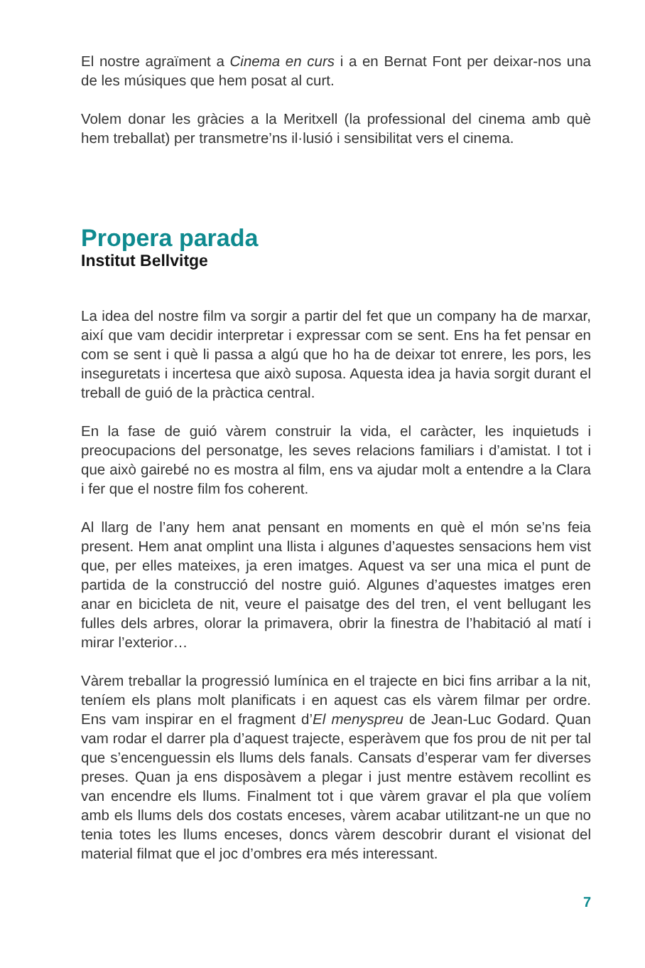El nostre agraïment a Cinema en curs i a en Bernat Font per deixar-nos una de les músiques que hem posat al curt.
Volem donar les gràcies a la Meritxell (la professional del cinema amb què hem treballat) per transmetre’ns il·lusió i sensibilitat vers el cinema.
Propera parada
Institut Bellvitge
La idea del nostre film va sorgir a partir del fet que un company ha de marxar, així que vam decidir interpretar i expressar com se sent. Ens ha fet pensar en com se sent i què li passa a algú que ho ha de deixar tot enrere, les pors, les inseguretats i incertesa que això suposa. Aquesta idea ja havia sorgit durant el treball de guió de la pràctica central.
En la fase de guió vàrem construir la vida, el caràcter, les inquietuds i preocupacions del personatge, les seves relacions familiars i d’amistat. I tot i que això gairebé no es mostra al film, ens va ajudar molt a entendre a la Clara i fer que el nostre film fos coherent.
Al llarg de l’any hem anat pensant en moments en què el món se’ns feia present. Hem anat omplint una llista i algunes d’aquestes sensacions hem vist que, per elles mateixes, ja eren imatges. Aquest va ser una mica el punt de partida de la construcció del nostre guió. Algunes d’aquestes imatges eren anar en bicicleta de nit, veure el paisatge des del tren, el vent bellugant les fulles dels arbres, olorar la primavera, obrir la finestra de l’habitació al matí i mirar l’exterior…
Vàrem treballar la progressió lumínica en el trajecte en bici fins arribar a la nit, teníem els plans molt planificats i en aquest cas els vàrem filmar per ordre. Ens vam inspirar en el fragment d’El menyspreu de Jean-Luc Godard. Quan vam rodar el darrer pla d’aquest trajecte, esperàvem que fos prou de nit per tal que s’encenguessin els llums dels fanals. Cansats d’esperar vam fer diverses preses. Quan ja ens disposàvem a plegar i just mentre estàvem recollint es van encendre els llums. Finalment tot i que vàrem gravar el pla que volíem amb els llums dels dos costats enceses, vàrem acabar utilitzant-ne un que no tenia totes les llums enceses, doncs vàrem descobrir durant el visionat del material filmat que el joc d’ombres era més interessant.
7